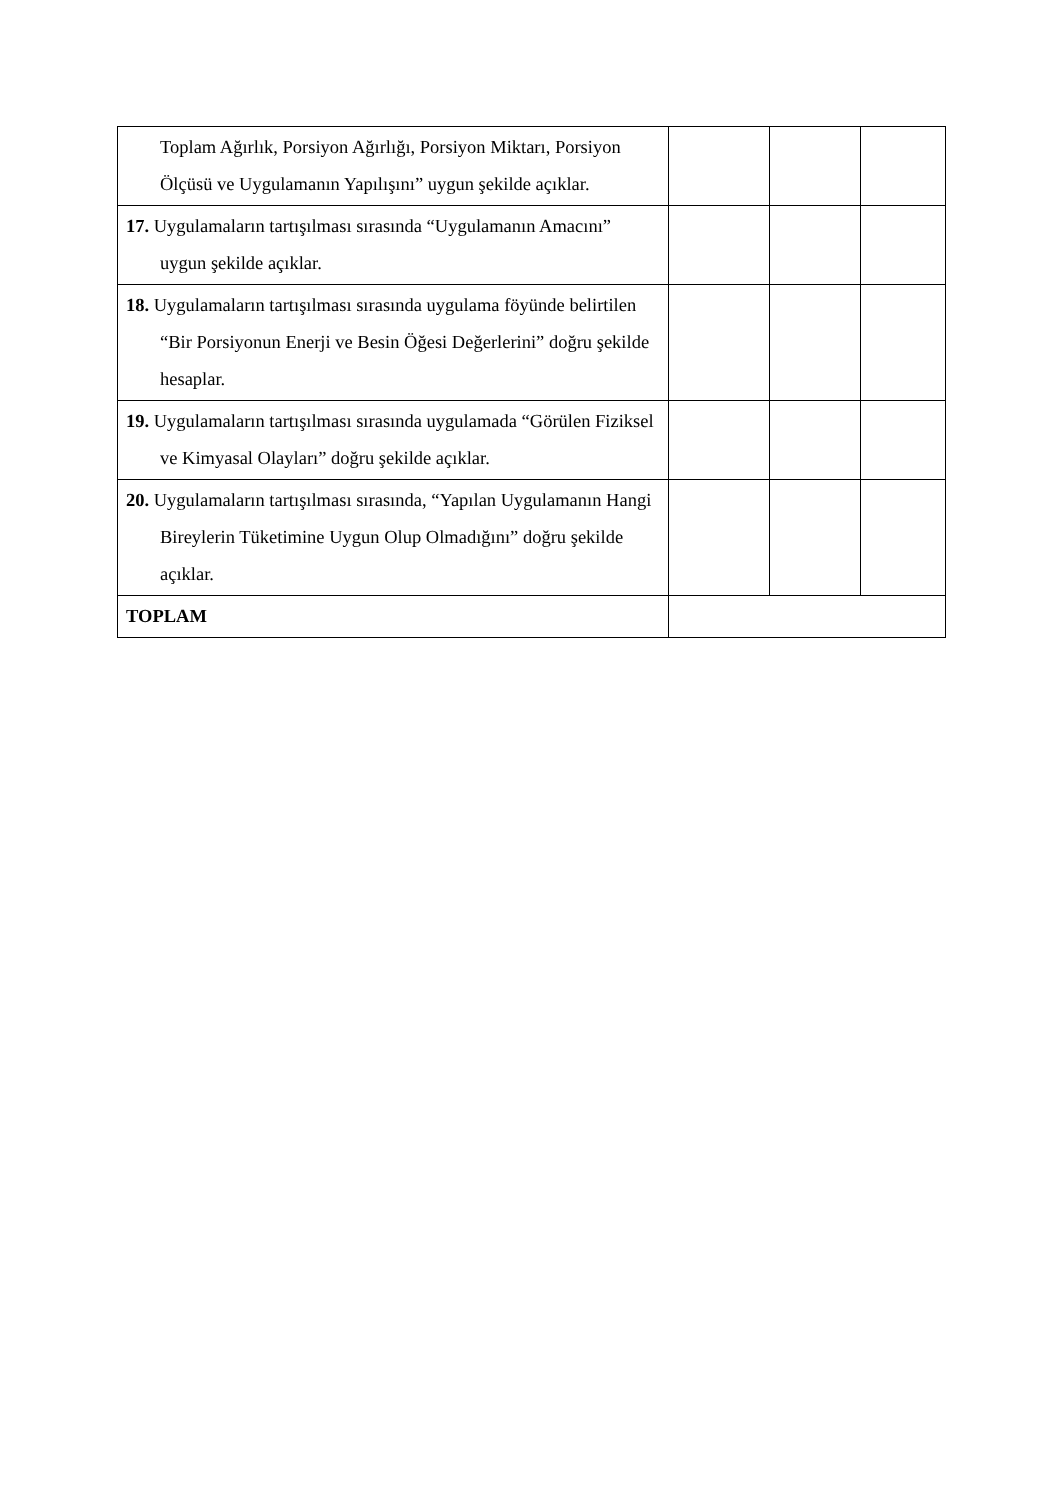| Toplam Ağırlık, Porsiyon Ağırlığı, Porsiyon Miktarı, Porsiyon Ölçüsü ve Uygulamanın Yapılışını” uygun şekilde açıklar. | | | |
| 17. Uygulamaların tartışılması sırasında “Uygulamanın Amacını” uygun şekilde açıklar. | | | |
| 18. Uygulamaların tartışılması sırasında uygulama föyünde belirtilen “Bir Porsiyonun Enerji ve Besin Öğesi Değerlerini” doğru şekilde hesaplar. | | | |
| 19. Uygulamaların tartışılması sırasında uygulamada “Görülen Fiziksel ve Kimyasal Olayları” doğru şekilde açıklar. | | | |
| 20. Uygulamaların tartışılması sırasında, “Yapılan Uygulamanın Hangi Bireylerin Tüketimine Uygun Olup Olmadığını” doğru şekilde açıklar. | | | |
| TOPLAM | | | |